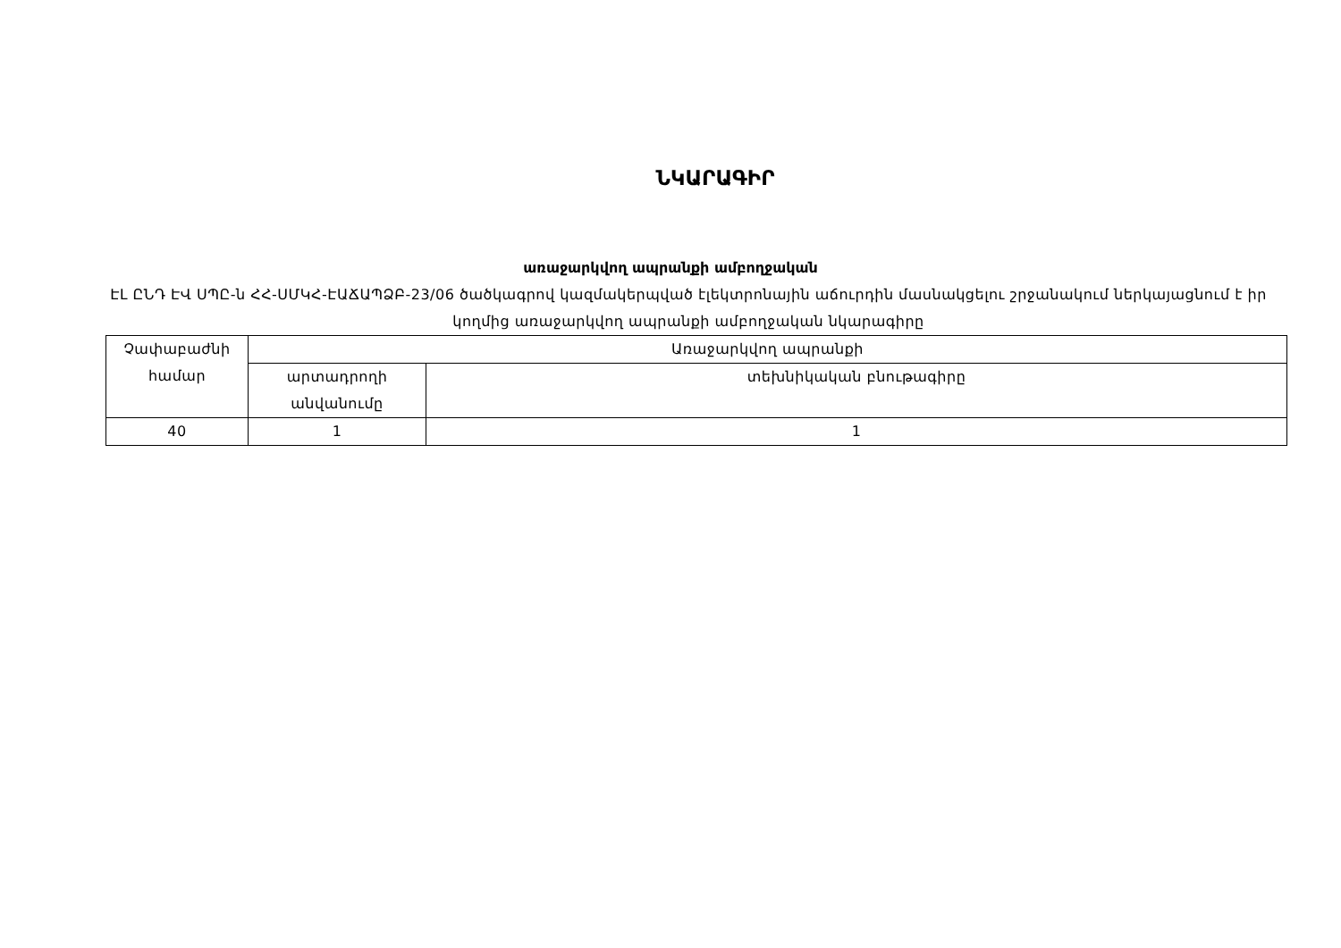ՆԿԱՐԱԳԻՐ
առաջարկվող ապրանքի ամբողջական
ԷԼ ԸՆԴ ԷՎ ՍՊԸ-ն ՀՀ-ՍՄԿՀ-ԷԱՃԱՊՁԲ-23/06 ծածկագրով կազմակերպված էլեկտրոնային աճուրդին մասնակցելու շրջանակում ներկայացնում է իր կողմից առաջարկվող ապրանքի ամբողջական նկարագիրը
| Չափաբաժնի համար | Առաջարկվող ապրանքի | |
| | արտադրողի անվանումը | տեխնիկական բնութագիրը |
| 40 | 1 | 1 |